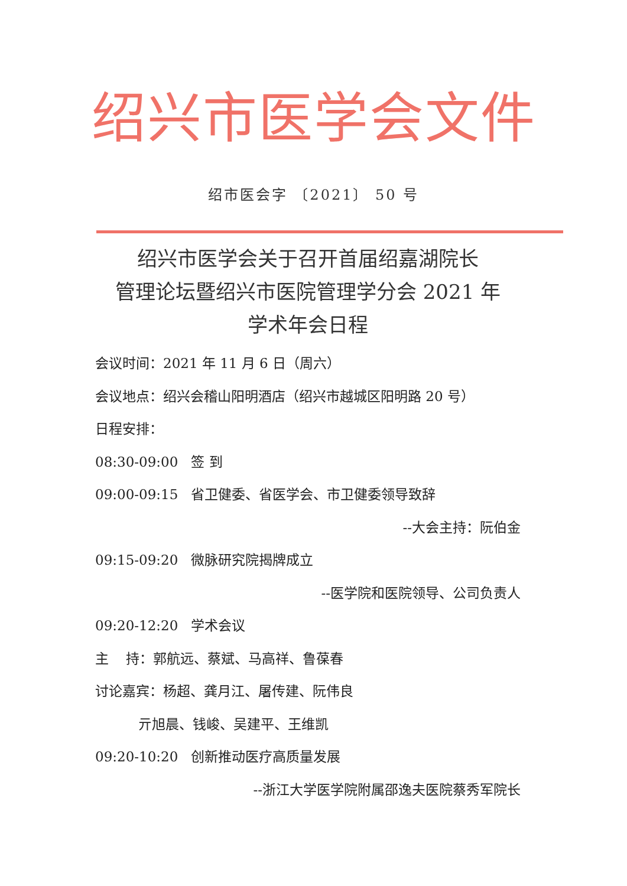绍兴市医学会文件
绍市医会字 〔2021〕 50 号
绍兴市医学会关于召开首届绍嘉湖院长
管理论坛暨绍兴市医院管理学分会 2021 年
学术年会日程
会议时间：2021 年 11 月 6 日（周六）
会议地点：绍兴会稽山阳明酒店（绍兴市越城区阳明路 20 号）
日程安排：
08:30-09:00 签 到
09:00-09:15 省卫健委、省医学会、市卫健委领导致辞
--大会主持：阮伯金
09:15-09:20 微脉研究院揭牌成立
--医学院和医院领导、公司负责人
09:20-12:20 学术会议
主 持：郭航远、蔡斌、马高祥、鲁葆春
讨论嘉宾：杨超、龚月江、屠传建、阮伟良
亓旭晨、钱峻、吴建平、王维凯
09:20-10:20 创新推动医疗高质量发展
--浙江大学医学院附属邵逸夫医院蔡秀军院长